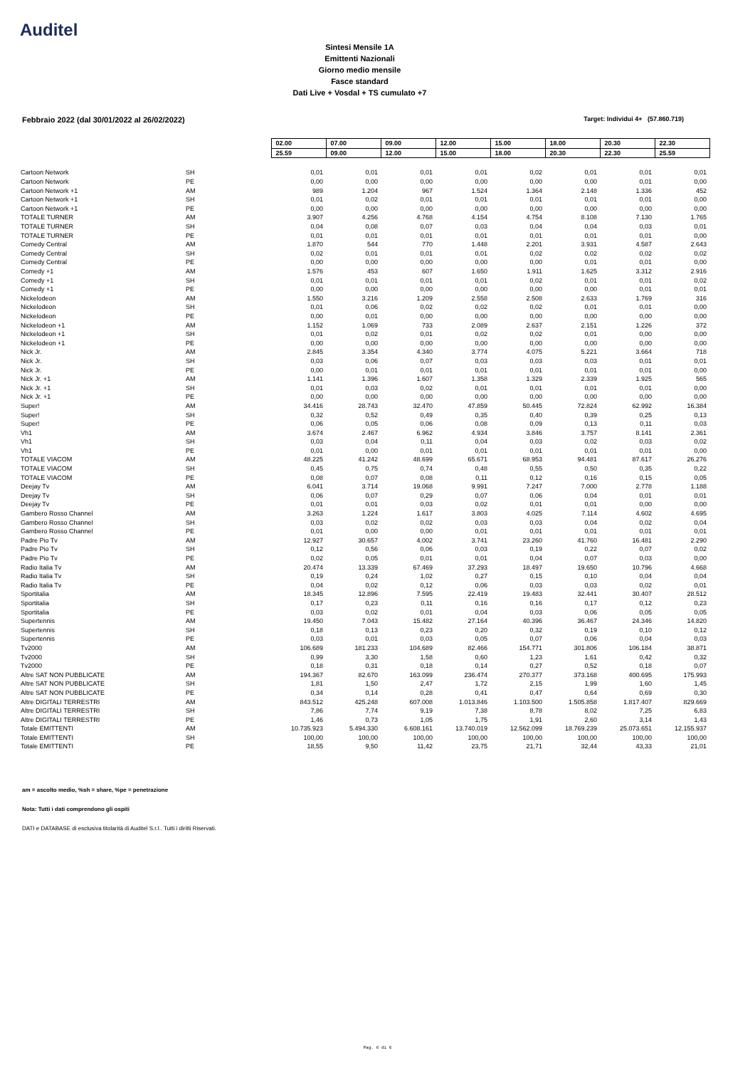Auditel
Sintesi Mensile 1A
Emittenti Nazionali
Giorno medio mensile
Fasce standard
Dati Live + Vosdal + TS cumulato +7
Febbraio 2022 (dal 30/01/2022 al 26/02/2022) Target: Individui 4+ (57.860.719)
| | | 02.00 | 07.00 | 09.00 | 12.00 | 15.00 | 18.00 | 20.30 | 22.30 |
| | | 25.59 | 09.00 | 12.00 | 15.00 | 18.00 | 20.30 | 22.30 | 25.59 |
| Cartoon Network | SH | 0,01 | 0,01 | 0,01 | 0,01 | 0,02 | 0,01 | 0,01 | 0,01 |
| Cartoon Network | PE | 0,00 | 0,00 | 0,00 | 0,00 | 0,00 | 0,00 | 0,01 | 0,00 |
| Cartoon Network +1 | AM | 989 | 1.204 | 967 | 1.524 | 1.364 | 2.148 | 1.336 | 452 |
| Cartoon Network +1 | SH | 0,01 | 0,02 | 0,01 | 0,01 | 0,01 | 0,01 | 0,01 | 0,00 |
| Cartoon Network +1 | PE | 0,00 | 0,00 | 0,00 | 0,00 | 0,00 | 0,00 | 0,00 | 0,00 |
| TOTALE TURNER | AM | 3.907 | 4.256 | 4.768 | 4.154 | 4.754 | 8.108 | 7.130 | 1.765 |
| TOTALE TURNER | SH | 0,04 | 0,08 | 0,07 | 0,03 | 0,04 | 0,04 | 0,03 | 0,01 |
| TOTALE TURNER | PE | 0,01 | 0,01 | 0,01 | 0,01 | 0,01 | 0,01 | 0,01 | 0,00 |
| Comedy Central | AM | 1.870 | 544 | 770 | 1.448 | 2.201 | 3.931 | 4.587 | 2.643 |
| Comedy Central | SH | 0,02 | 0,01 | 0,01 | 0,01 | 0,02 | 0,02 | 0,02 | 0,02 |
| Comedy Central | PE | 0,00 | 0,00 | 0,00 | 0,00 | 0,00 | 0,01 | 0,01 | 0,00 |
| Comedy +1 | AM | 1.576 | 453 | 607 | 1.650 | 1.911 | 1.625 | 3.312 | 2.916 |
| Comedy +1 | SH | 0,01 | 0,01 | 0,01 | 0,01 | 0,02 | 0,01 | 0,01 | 0,02 |
| Comedy +1 | PE | 0,00 | 0,00 | 0,00 | 0,00 | 0,00 | 0,00 | 0,01 | 0,01 |
| Nickelodeon | AM | 1.550 | 3.216 | 1.209 | 2.558 | 2.508 | 2.633 | 1.769 | 316 |
| Nickelodeon | SH | 0,01 | 0,06 | 0,02 | 0,02 | 0,02 | 0,01 | 0,01 | 0,00 |
| Nickelodeon | PE | 0,00 | 0,01 | 0,00 | 0,00 | 0,00 | 0,00 | 0,00 | 0,00 |
| Nickelodeon +1 | AM | 1.152 | 1.069 | 733 | 2.089 | 2.637 | 2.151 | 1.226 | 372 |
| Nickelodeon +1 | SH | 0,01 | 0,02 | 0,01 | 0,02 | 0,02 | 0,01 | 0,00 | 0,00 |
| Nickelodeon +1 | PE | 0,00 | 0,00 | 0,00 | 0,00 | 0,00 | 0,00 | 0,00 | 0,00 |
| Nick Jr. | AM | 2.845 | 3.354 | 4.340 | 3.774 | 4.075 | 5.221 | 3.664 | 718 |
| Nick Jr. | SH | 0,03 | 0,06 | 0,07 | 0,03 | 0,03 | 0,03 | 0,01 | 0,01 |
| Nick Jr. | PE | 0,00 | 0,01 | 0,01 | 0,01 | 0,01 | 0,01 | 0,01 | 0,00 |
| Nick Jr. +1 | AM | 1.141 | 1.396 | 1.607 | 1.358 | 1.329 | 2.339 | 1.925 | 565 |
| Nick Jr. +1 | SH | 0,01 | 0,03 | 0,02 | 0,01 | 0,01 | 0,01 | 0,01 | 0,00 |
| Nick Jr. +1 | PE | 0,00 | 0,00 | 0,00 | 0,00 | 0,00 | 0,00 | 0,00 | 0,00 |
| Super! | AM | 34.416 | 28.743 | 32.470 | 47.859 | 50.445 | 72.824 | 62.992 | 16.384 |
| Super! | SH | 0,32 | 0,52 | 0,49 | 0,35 | 0,40 | 0,39 | 0,25 | 0,13 |
| Super! | PE | 0,06 | 0,05 | 0,06 | 0,08 | 0,09 | 0,13 | 0,11 | 0,03 |
| Vh1 | AM | 3.674 | 2.467 | 6.962 | 4.934 | 3.846 | 3.757 | 8.141 | 2.361 |
| Vh1 | SH | 0,03 | 0,04 | 0,11 | 0,04 | 0,03 | 0,02 | 0,03 | 0,02 |
| Vh1 | PE | 0,01 | 0,00 | 0,01 | 0,01 | 0,01 | 0,01 | 0,01 | 0,00 |
| TOTALE VIACOM | AM | 48.225 | 41.242 | 48.699 | 65.671 | 68.953 | 94.481 | 87.617 | 26.276 |
| TOTALE VIACOM | SH | 0,45 | 0,75 | 0,74 | 0,48 | 0,55 | 0,50 | 0,35 | 0,22 |
| TOTALE VIACOM | PE | 0,08 | 0,07 | 0,08 | 0,11 | 0,12 | 0,16 | 0,15 | 0,05 |
| Deejay Tv | AM | 6.041 | 3.714 | 19.068 | 9.991 | 7.247 | 7.000 | 2.778 | 1.188 |
| Deejay Tv | SH | 0,06 | 0,07 | 0,29 | 0,07 | 0,06 | 0,04 | 0,01 | 0,01 |
| Deejay Tv | PE | 0,01 | 0,01 | 0,03 | 0,02 | 0,01 | 0,01 | 0,00 | 0,00 |
| Gambero Rosso Channel | AM | 3.263 | 1.224 | 1.617 | 3.803 | 4.025 | 7.114 | 4.602 | 4.695 |
| Gambero Rosso Channel | SH | 0,03 | 0,02 | 0,02 | 0,03 | 0,03 | 0,04 | 0,02 | 0,04 |
| Gambero Rosso Channel | PE | 0,01 | 0,00 | 0,00 | 0,01 | 0,01 | 0,01 | 0,01 | 0,01 |
| Padre Pio Tv | AM | 12.927 | 30.657 | 4.002 | 3.741 | 23.260 | 41.760 | 16.481 | 2.290 |
| Padre Pio Tv | SH | 0,12 | 0,56 | 0,06 | 0,03 | 0,19 | 0,22 | 0,07 | 0,02 |
| Padre Pio Tv | PE | 0,02 | 0,05 | 0,01 | 0,01 | 0,04 | 0,07 | 0,03 | 0,00 |
| Radio Italia Tv | AM | 20.474 | 13.339 | 67.469 | 37.293 | 18.497 | 19.650 | 10.796 | 4.668 |
| Radio Italia Tv | SH | 0,19 | 0,24 | 1,02 | 0,27 | 0,15 | 0,10 | 0,04 | 0,04 |
| Radio Italia Tv | PE | 0,04 | 0,02 | 0,12 | 0,06 | 0,03 | 0,03 | 0,02 | 0,01 |
| Sportitalia | AM | 18.345 | 12.896 | 7.595 | 22.419 | 19.483 | 32.441 | 30.407 | 28.512 |
| Sportitalia | SH | 0,17 | 0,23 | 0,11 | 0,16 | 0,16 | 0,17 | 0,12 | 0,23 |
| Sportitalia | PE | 0,03 | 0,02 | 0,01 | 0,04 | 0,03 | 0,06 | 0,05 | 0,05 |
| Supertennis | AM | 19.450 | 7.043 | 15.482 | 27.164 | 40.396 | 36.467 | 24.346 | 14.820 |
| Supertennis | SH | 0,18 | 0,13 | 0,23 | 0,20 | 0,32 | 0,19 | 0,10 | 0,12 |
| Supertennis | PE | 0,03 | 0,01 | 0,03 | 0,05 | 0,07 | 0,06 | 0,04 | 0,03 |
| Tv2000 | AM | 106.689 | 181.233 | 104.689 | 82.466 | 154.771 | 301.806 | 106.184 | 38.871 |
| Tv2000 | SH | 0,99 | 3,30 | 1,58 | 0,60 | 1,23 | 1,61 | 0,42 | 0,32 |
| Tv2000 | PE | 0,18 | 0,31 | 0,18 | 0,14 | 0,27 | 0,52 | 0,18 | 0,07 |
| Altre SAT NON PUBBLICATE | AM | 194.367 | 82.670 | 163.099 | 236.474 | 270.377 | 373.168 | 400.695 | 175.993 |
| Altre SAT NON PUBBLICATE | SH | 1,81 | 1,50 | 2,47 | 1,72 | 2,15 | 1,99 | 1,60 | 1,45 |
| Altre SAT NON PUBBLICATE | PE | 0,34 | 0,14 | 0,28 | 0,41 | 0,47 | 0,64 | 0,69 | 0,30 |
| Altre DIGITALI TERRESTRI | AM | 843.512 | 425.248 | 607.008 | 1.013.846 | 1.103.500 | 1.505.858 | 1.817.407 | 829.669 |
| Altre DIGITALI TERRESTRI | SH | 7,86 | 7,74 | 9,19 | 7,38 | 8,78 | 8,02 | 7,25 | 6,83 |
| Altre DIGITALI TERRESTRI | PE | 1,46 | 0,73 | 1,05 | 1,75 | 1,91 | 2,60 | 3,14 | 1,43 |
| Totale EMITTENTI | AM | 10.735.923 | 5.494.330 | 6.608.161 | 13.740.019 | 12.562.099 | 18.769.239 | 25.073.651 | 12.155.937 |
| Totale EMITTENTI | SH | 100,00 | 100,00 | 100,00 | 100,00 | 100,00 | 100,00 | 100,00 | 100,00 |
| Totale EMITTENTI | PE | 18,55 | 9,50 | 11,42 | 23,75 | 21,71 | 32,44 | 43,33 | 21,01 |
am = ascolto medio, %sh = share, %pe = penetrazione
Nota: Tutti i dati comprendono gli ospiti
DATI e DATABASE di esclusiva titolarità di Auditel S.r.l.. Tutti i diritti Riservati.
Pag. 6 di 6